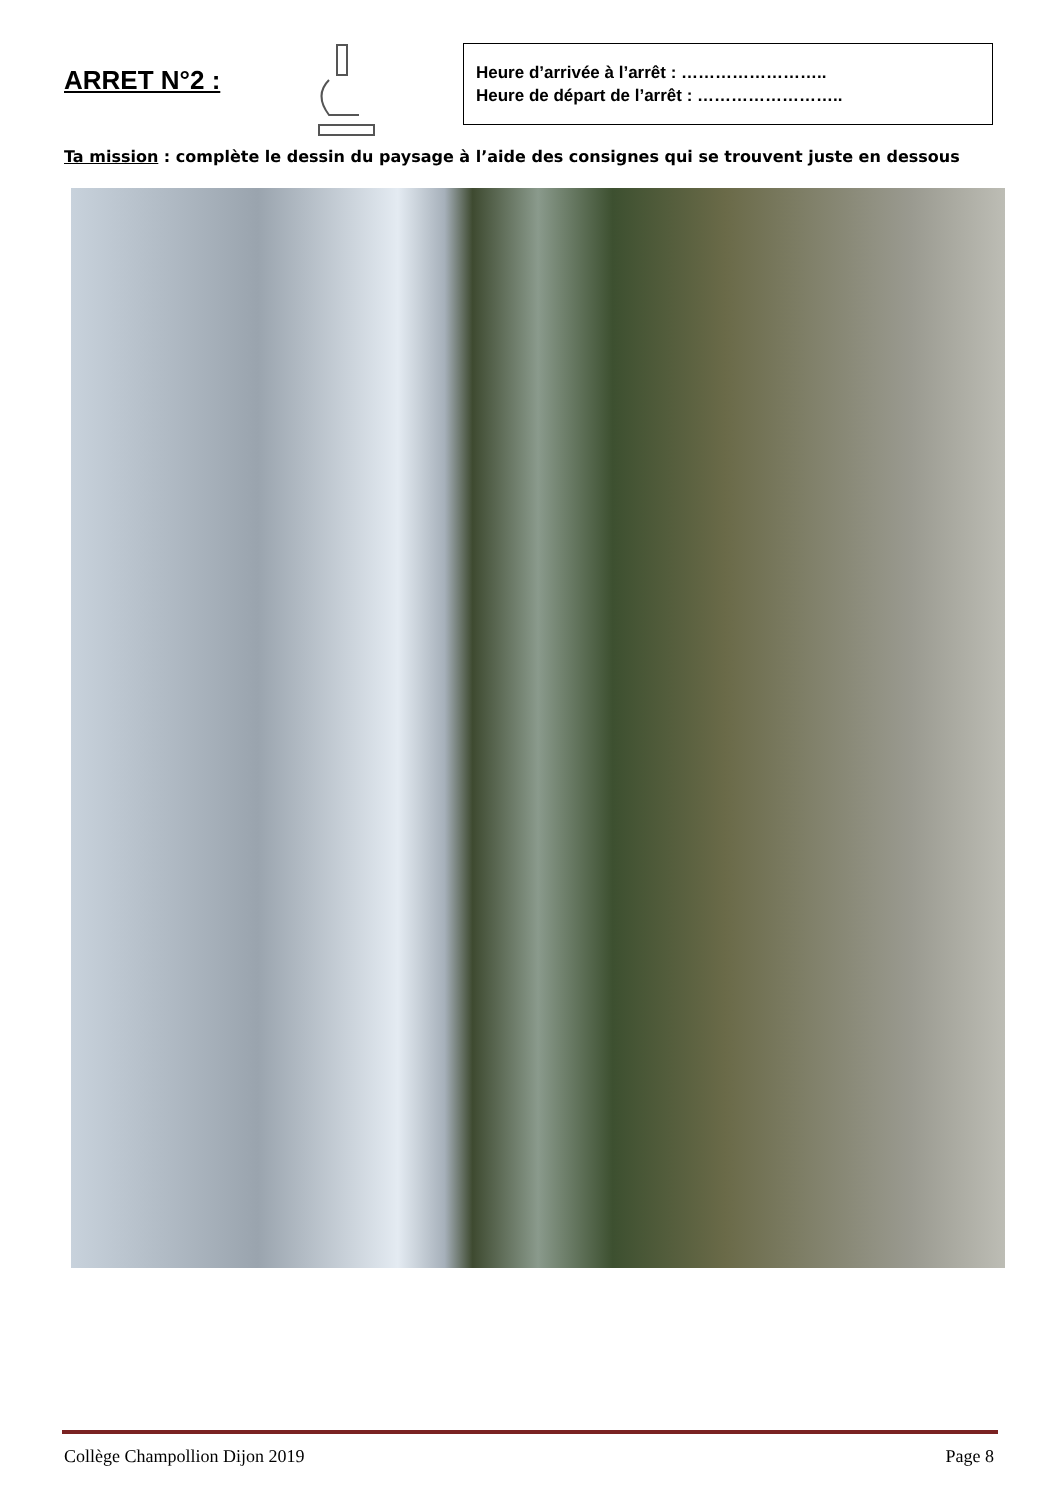ARRET N°2 :
Heure d’arrivée à l’arrêt : ……………………..
Heure de départ de l’arrêt : ……………………..
Ta mission : complète le dessin du paysage à l’aide des consignes qui se trouvent juste en dessous
Collège Champollion Dijon 2019 Page 8